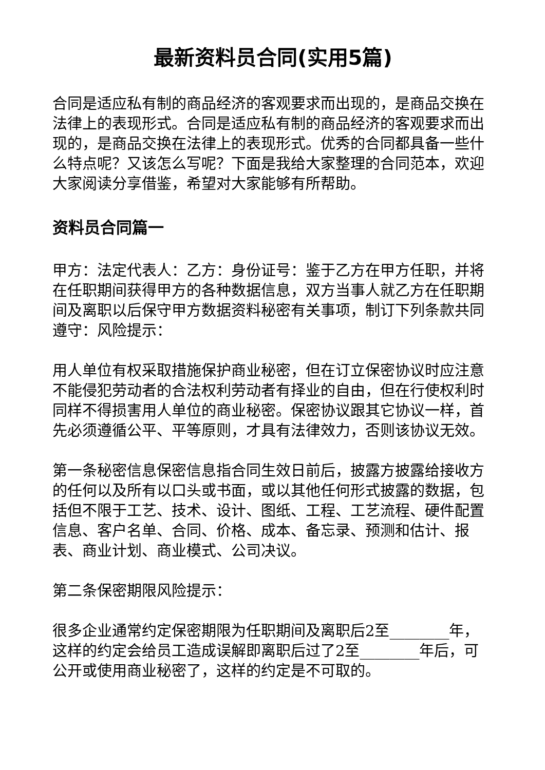最新资料员合同(实用5篇)
合同是适应私有制的商品经济的客观要求而出现的，是商品交换在法律上的表现形式。合同是适应私有制的商品经济的客观要求而出现的，是商品交换在法律上的表现形式。优秀的合同都具备一些什么特点呢？又该怎么写呢？下面是我给大家整理的合同范本，欢迎大家阅读分享借鉴，希望对大家能够有所帮助。
资料员合同篇一
甲方：法定代表人：乙方：身份证号：鉴于乙方在甲方任职，并将在任职期间获得甲方的各种数据信息，双方当事人就乙方在任职期间及离职以后保守甲方数据资料秘密有关事项，制订下列条款共同遵守：风险提示：
用人单位有权采取措施保护商业秘密，但在订立保密协议时应注意不能侵犯劳动者的合法权利劳动者有择业的自由，但在行使权利时同样不得损害用人单位的商业秘密。保密协议跟其它协议一样，首先必须遵循公平、平等原则，才具有法律效力，否则该协议无效。
第一条秘密信息保密信息指合同生效日前后，披露方披露给接收方的任何以及所有以口头或书面，或以其他任何形式披露的数据，包括但不限于工艺、技术、设计、图纸、工程、工艺流程、硬件配置信息、客户名单、合同、价格、成本、备忘录、预测和估计、报表、商业计划、商业模式、公司决议。
第二条保密期限风险提示：
很多企业通常约定保密期限为任职期间及离职后2至________年，这样的约定会给员工造成误解即离职后过了2至________年后，可公开或使用商业秘密了，这样的约定是不可取的。